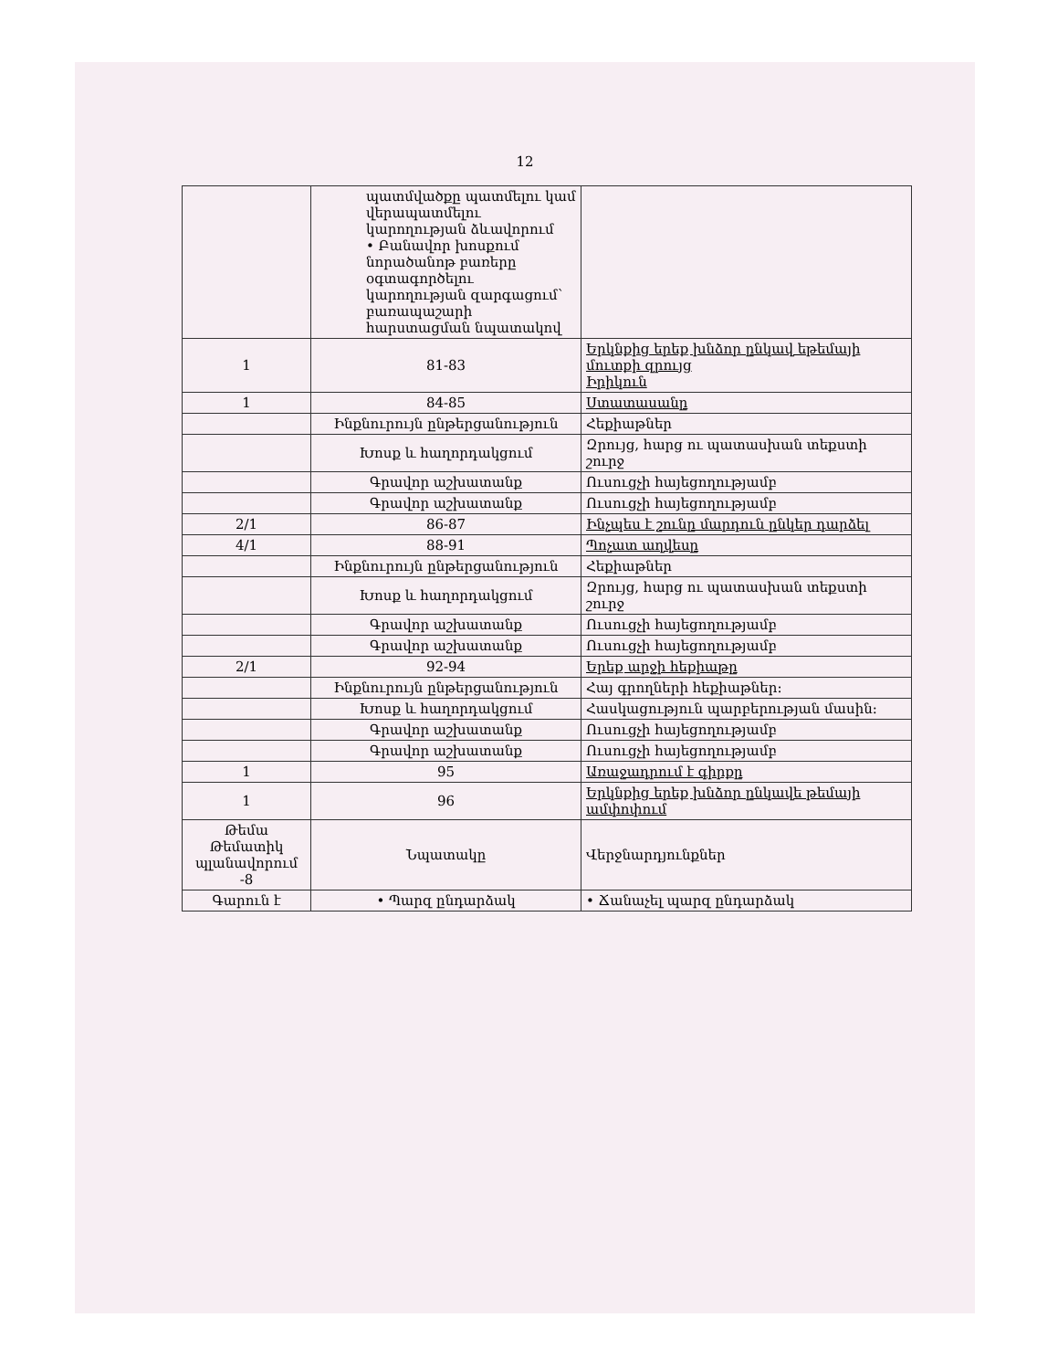12
| | պատմվածքը պատմելու կամ վերապատմելու կարողության ձևավորում • Բանավոր խոսքում նորածանոթ բառերը օգտագործելու կարողության զարգացում՝ բառապաշարի հարստացման նպատակով | |
| 1 | 81-83 | Երկնքից երեք խնձոր ընկավ եթեմայի մուտքի զրույց Իրիկուն |
| 1 | 84-85 | Ստատասանը |
| | Ինքնուրույն ընթերցանություն | Հեքիաթներ |
| | Խոսք և հաղորդակցում | Զրույց, հարց ու պատասխան տեքստի շուրջ |
| | Գրավոր աշխատանք | Ուսուցչի հայեցողությամբ |
| | Գրավոր աշխատանք | Ուսուցչի հայեցողությամբ |
| 2/1 | 86-87 | Ինչպես է շունը մարդուն ընկեր դարձել |
| 4/1 | 88-91 | Պոչատ աղվեսը |
| | Ինքնուրույն ընթերցանություն | Հեքիաթներ |
| | Խոսք և հաղորդակցում | Զրույց, հարց ու պատասխան տեքստի շուրջ |
| | Գրավոր աշխատանք | Ուսուցչի հայեցողությամբ |
| | Գրավոր աշխատանք | Ուսուցչի հայեցողությամբ |
| 2/1 | 92-94 | Երեք արջի հեքիաթը |
| | Ինքնուրույն ընթերցանություն | Հայ գրողների հեքիաթներ: |
| | Խոսք և հաղորդակցում | Հասկացություն պարբերության մասին: |
| | Գրավոր աշխատանք | Ուսուցչի հայեցողությամբ |
| | Գրավոր աշխատանք | Ուսուցչի հայեցողությամբ |
| 1 | 95 | Առաջադրում է գիրքը |
| 1 | 96 | Երկնքից երեք խնձոր ընկավե թեմայի ամփոփում |
| Թեմա Թեմատիկ պլանավորում -8 | Նպատակը | Վերջնարդյունքներ |
| Գարուն է | • Պարզ ընդարձակ | • Ճանաչել պարզ ընդարձակ |